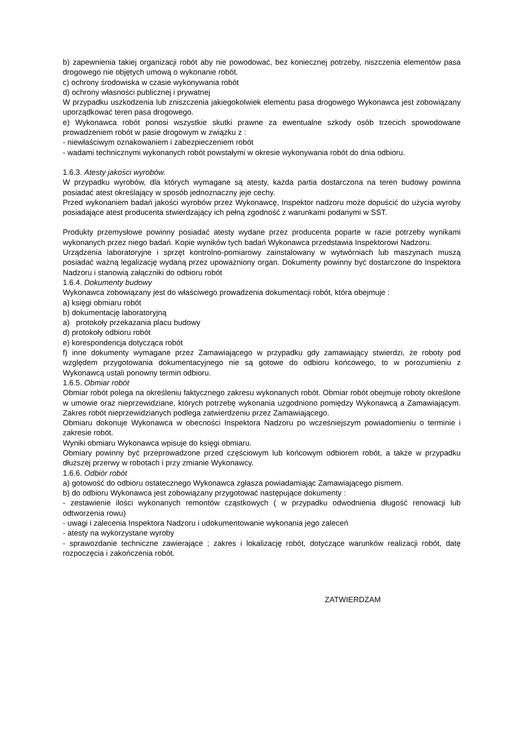b) zapewnienia takiej organizacji robót aby nie powodować, bez koniecznej potrzeby, niszczenia elementów pasa drogowego nie objętych umową o wykonanie robót.
c) ochrony środowiska w czasie wykonywania robót
d) ochrony własności publicznej i prywatnej
W przypadku uszkodzenia lub zniszczenia jakiegokolwiek elementu pasa drogowego Wykonawca jest zobowiązany uporządkować teren pasa drogowego.
e) Wykonawca robót ponosi wszystkie skutki prawne za ewentualne szkody osób trzecich spowodowane prowadzeniem robót w pasie drogowym w związku z :
- niewłaściwym oznakowaniem i zabezpieczeniem robót
- wadami technicznymi wykonanych robót powstałymi w okresie wykonywania robót do dnia odbioru.
1.6.3. Atesty jakości wyrobów.
W przypadku wyrobów, dla których wymagane są atesty, każda partia dostarczona na teren budowy powinna posiadać atest określający w sposób jednoznaczny jeje cechy.
Przed wykonaniem badań jakości wyrobów przez Wykonawcę, Inspektor nadzoru może dopuścić do użycia wyroby posiadające atest producenta stwierdzający ich pełną zgodność z warunkami podanymi w SST.
Produkty przemysłowe powinny posiadać atesty wydane przez producenta poparte w razie potrzeby wynikami wykonanych przez niego badań. Kopie wyników tych badań Wykonawca przedstawia Inspektorowi Nadzoru.
Urządzenia laboratoryjne i sprzęt kontrolno-pomiarowy zainstalowany w wytwórniach lub maszynach muszą posiadać ważną legalizację wydaną przez upoważniony organ. Dokumenty powinny być dostarczone do Inspektora Nadzoru i stanowią załączniki do odbioru robót
1.6.4. Dokumenty budowy
Wykonawca zobowiązany jest do właściwego prowadzenia dokumentacji robót, która obejmuje :
a) księgi obmiaru robót
b) dokumentację laboratoryjną
a) protokoły przekazania placu budowy
d) protokoły odbioru robót
e) korespondencja dotycząca robót
f) inne dokumenty wymagane przez Zamawiającego w przypadku gdy zamawiający stwierdzi, że roboty pod względem przygotowania dokumentacyjnego nie są gotowe do odbioru końcowego, to w porozumieniu z Wykonawcą ustali ponowny termin odbioru.
1.6.5. Obmiar robót
Obmiar robót polega na określeniu faktycznego zakresu wykonanych robót. Obmiar robót obejmuje roboty określone w umowie oraz nieprzewidziane, których potrzebę wykonania uzgodniono pomiędzy Wykonawcą a Zamawiającym. Zakres robót nieprzewidzianych podlega zatwierdzeniu przez Zamawiającego.
Obmiaru dokonuje Wykonawca w obecności Inspektora Nadzoru po wcześniejszym powiadomieniu o terminie i zakresie robót.
Wyniki obmiaru Wykonawca wpisuje do księgi obmiaru.
Obmiary powinny być przeprowadzone przed częściowym lub końcowym odbiorem robót, a także w przypadku dłuższej przerwy w robotach i przy zmianie Wykonawcy.
1.6.6. Odbiór robót
a) gotowość do odbioru ostatecznego Wykonawca zgłasza powiadamiając Zamawiającego pismem.
b) do odbioru Wykonawca jest zobowiązany przygotować następujące dokumenty :
- zestawienie ilości wykonanych remontów cząstkowych ( w przypadku odwodnienia długość renowacji lub odtworzenia rowu)
- uwagi i zalecenia Inspektora Nadzoru i udokumentowanie wykonania jego zaleceń
- atesty na wykorzystane wyroby
- sprawozdanie techniczne zawierające ; zakres i lokalizację robót, dotyczące warunków realizacji robót, datę rozpoczęcia i zakończenia robót.
ZATWIERDZAM